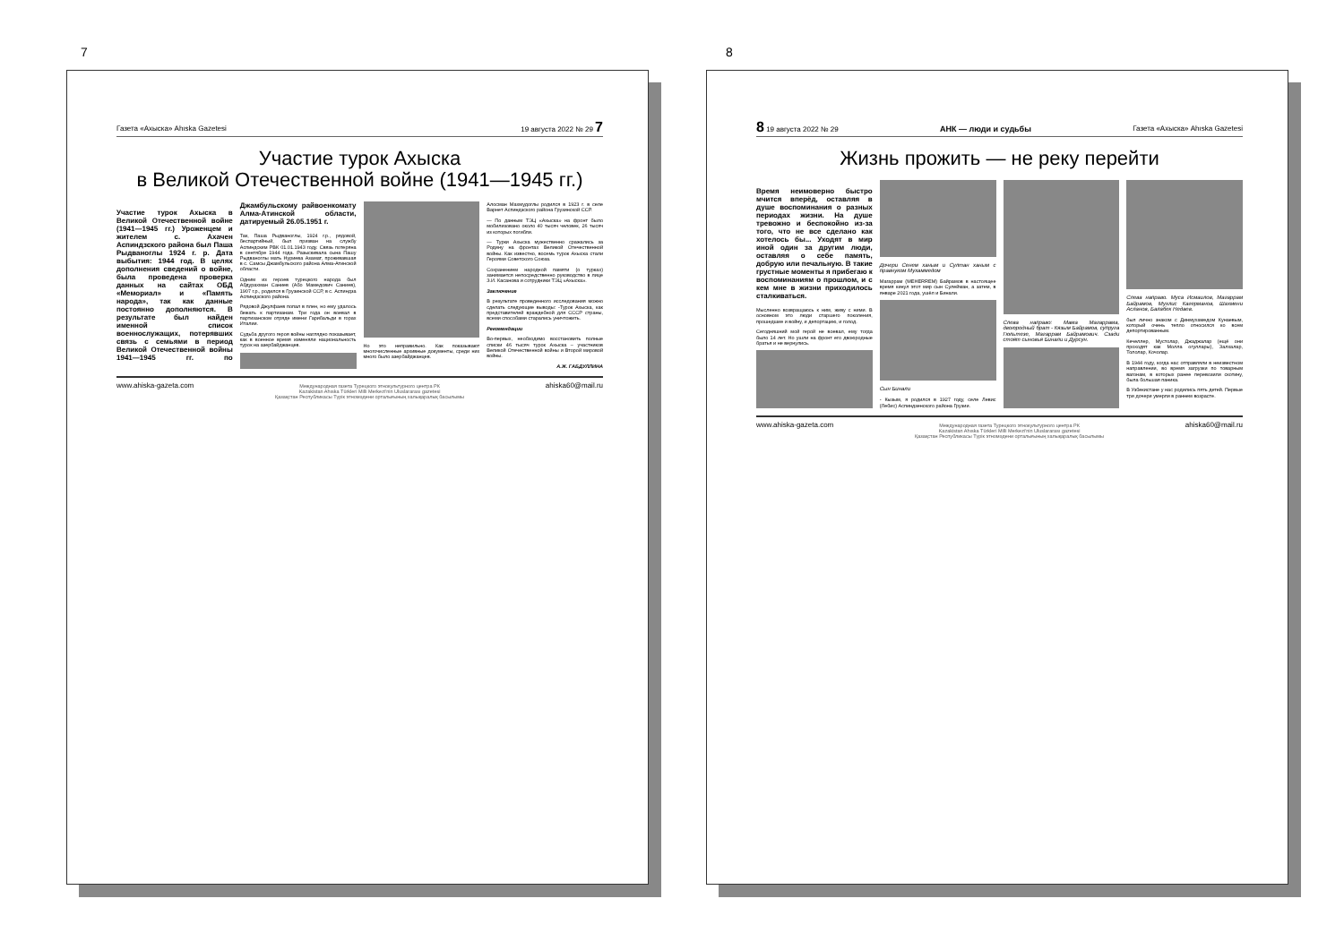7 8
Газета «Ахыска» Ahıska Gazetesi 19 августа 2022 № 29 7
Участие турок Ахыска
в Великой Отечественной войне (1941—1945 гг.)
Участие турок Ахыска в Великой Отечественной войне (1941—1945 гг.) Уроженцем и жителем с. Ахачен Аспиндзского района был Паша Рыдваноглы 1924 г. р. Дата выбытия: 1944 год. В целях дополнения сведений о войне, была проведена проверка данных на сайтах ОБД «Мемориал» и «Память народа», так как данные постоянно дополняются. В результате был найден именной список военнослужащих, потерявших связь с семьями в период Великой Отечественной войны 1941—1945 гг. по Джамбульскому райвоенкомату Алма-Атинской области, датируемый 26.05.1951 г.
Так, Паша Рыдваноглы, 1924 г.р., рядовой, беспартийный, был призван на службу Аспиндским РВК 01.01.1943 году. Связь потеряна в сентябре 1944 года. Разыскивала сына Пашу Рыдваноглы мать Нуриева Азамат, проживавшая в с. Самсы Джамбульского района Алма-Атинской области.
Одним из героев турецкого народа был Абдурахман Саниев (Або Мамедович Саниев), 1907 г.р., родился в Грузинской ССР, в с. Аспиндза Аспиндзского района.
Рядовой Джулфаев попал в плен, но ему удалось бежать к партизанам. Три года он воевал в партизанском отряде имени Гарибальди в горах Италии.
Судьба другого героя войны наглядно показывает, как в военное время изменяли национальность турок на азербайджанцев.
Но это неправильно. Как показывают многочисленные архивные документы, среди них много было азербайджанцев.
Алосман Махмудоглы родился в 1923 г. в селе Варнет Аспиндзского района Грузинской ССР.
— По данным ТЭЦ «Ахыска» на фронт было мобилизовано около 40 тысяч человек, 26 тысяч из которых погибли.
— Турки Ахыска мужественно сражались за Родину на фронтах Великой Отечественной войны. Как известно, восемь турок Ахыска стали Героями Советского Союза.
Сохранением народной памяти (о турках) занимается непосредственно руководство в лице З.И. Касанова и сотрудники ТЭЦ «Ахыска».
Заключение
В результате проведенного исследования можно сделать следующие выводы: -Турок Ахыска, как представителей враждебной для СССР страны, всеми способами старались уничтожить.
Рекомендации
Во-первых, необходимо восстановить полные списки 46 тысяч турок Ахыска – участников Великой Отечественной войны и Второй мировой войны.
А.Ж. ГАБДУЛЛИНА
www.ahiska-gazeta.com Международная газета Турецкого этнокультурного центра РК
Kazakistan Ahıska Türkleri Milli Merkezi'nin Uluslararası gazetesi
Қазақстан Республикасы Түрік этномәдени орталығының халықаралық басылымы ahiska60@mail.ru
8 19 августа 2022 № 29 АНК — люди и судьбы Газета «Ахыска» Ahıska Gazetesi
Жизнь прожить — не реку перейти
Время неимоверно быстро мчится вперёд, оставляя в душе воспоминания о разных периодах жизни. На душе тревожно и беспокойно из-за того, что не все сделано как хотелось бы... Уходят в мир иной один за другим люди, оставляя о себе память, добрую или печальную. В такие грустные моменты я прибегаю к воспоминаниям о прошлом, и с кем мне в жизни приходилось сталкиваться.
Мысленно возвращаюсь к ним, живу с ними. В основном это люди старшего поколения, прошедшие и войну, и депортацию, и голод.
Сегодняшний мой герой не воевал, ему тогда было 14 лет. Но ушли на фронт его двоюродные братья и не вернулись.
Дочери Сенем ханым и Султан ханым с правнуком Мухаммедом
Магаррам (MEHERREM) Байрамов в настоящее время кинул этот мир сын Сулейман, а затем, в январе 2021 года, ушёл и Бинали.
Сын Бинали
- Кызым, я родился в 1927 году, селе Левис (Лебис) Аспиндзенского района Грузии.
Слева направо: Мама Магаррама, двоюродный брат - Кязым Байрамов, супруга Гюльтезе, Магаррам Байрамович. Сзади стоят сыновья Бинали и Дурсун.
Слева направо. Муса Исмаилов, Магаррам Байрамов, Мухлис Кагерманов, Шахмени Асланов, Балабек Недаев.
был лично знаком с Динмухамедом Кунаевым, который очень тепло относился ко всем депортированным.
Кечеллер, Мустолар, Джаджалар (ещё они проходят как Молла огуллары), Залхалар, Тололар, Кочолар.
В 1944 году, когда нас отправляли в неизвестном направлении, во время загрузки по товарным вагонам, в которых ранее перевозили скотину, была большая паника.
В Узбекистане у нас родились пять детей. Первые три дочери умерли в раннем возрасте.
www.ahiska-gazeta.com Международная газета Турецкого этнокультурного центра РК
Kazakistan Ahıska Türkleri Milli Merkezi'nin Uluslararası gazetesi
Қазақстан Республикасы Түрік этномәдени орталығының халықаралық басылымы ahiska60@mail.ru